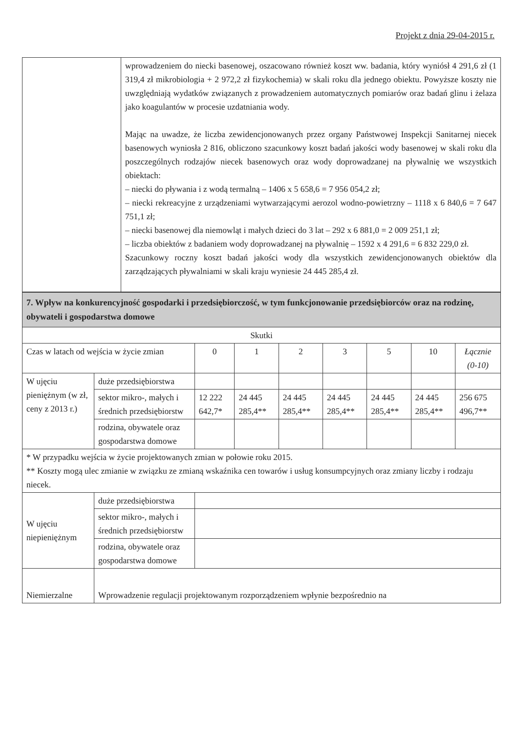Projekt z dnia 29-04-2015 r.
| | wprowadzeniem do niecki basenowej, oszacowano również koszt ww. badania, który wyniósł 4 291,6 zł (1 319,4 zł mikrobiologia + 2 972,2 zł fizykochemia) w skali roku dla jednego obiektu. Powyższe koszty nie uwzględniają wydatków związanych z prowadzeniem automatycznych pomiarów oraz badań glinu i żelaza jako koagulantów w procesie uzdatniania wody. Mając na uwadze, że liczba zewidencjonowanych przez organy Państwowej Inspekcji Sanitarnej niecek basenowych wyniosła 2 816, obliczono szacunkowy koszt badań jakości wody basenowej w skali roku dla poszczególnych rodzajów niecek basenowych oraz wody doprowadzanej na pływalnię we wszystkich obiektach: – niecki do pływania i z wodą termalną – 1406 x 5 658,6 = 7 956 054,2 zł; – niecki rekreacyjne z urządzeniami wytwarzającymi aerozol wodno-powietrzny – 1118 x 6 840,6 = 7 647 751,1 zł; – niecki basenowej dla niemowląt i małych dzieci do 3 lat – 292 x 6 881,0 = 2 009 251,1 zł; – liczba obiektów z badaniem wody doprowadzanej na pływalnię – 1592 x 4 291,6 = 6 832 229,0 zł. Szacunkowy roczny koszt badań jakości wody dla wszystkich zewidencjonowanych obiektów dla zarządzających pływalniami w skali kraju wyniesie 24 445 285,4 zł. |
| 7. Wpływ na konkurencyjność gospodarki i przedsiębiorczość, w tym funkcjonowanie przedsiębiorców oraz na rodzinę, obywateli i gospodarstwa domowe | | | | | | | | |
| Skutki | | | | | | | | |
| Czas w latach od wejścia w życie zmian | | 0 | 1 | 2 | 3 | 5 | 10 | Łącznie (0-10) |
| W ujęciu pieniężnym (w zł, ceny z 2013 r.) | duże przedsiębiorstwa | | | | | | | |
| | sektor mikro-, małych i średnich przedsiębiorstw | 12 222 642,7* | 24 445 285,4** | 24 445 285,4** | 24 445 285,4** | 24 445 285,4** | 24 445 285,4** | 256 675 496,7** |
| | rodzina, obywatele oraz gospodarstwa domowe | | | | | | | |
| * W przypadku wejścia w życie projektowanych zmian w połowie roku 2015. ** Koszty mogą ulec zmianie w związku ze zmianą wskaźnika cen towarów i usług konsumpcyjnych oraz zmiany liczby i rodzaju niecek. | | | | | | | | |
| W ujęciu niepieniężnym | duże przedsiębiorstwa | | | | | | | |
| | sektor mikro-, małych i średnich przedsiębiorstw | | | | | | | |
| | rodzina, obywatele oraz gospodarstwa domowe | | | | | | | |
| Niemierzalne | Wprowadzenie regulacji projektowanym rozporządzeniem wpłynie bezpośrednio na | | | | | | | |